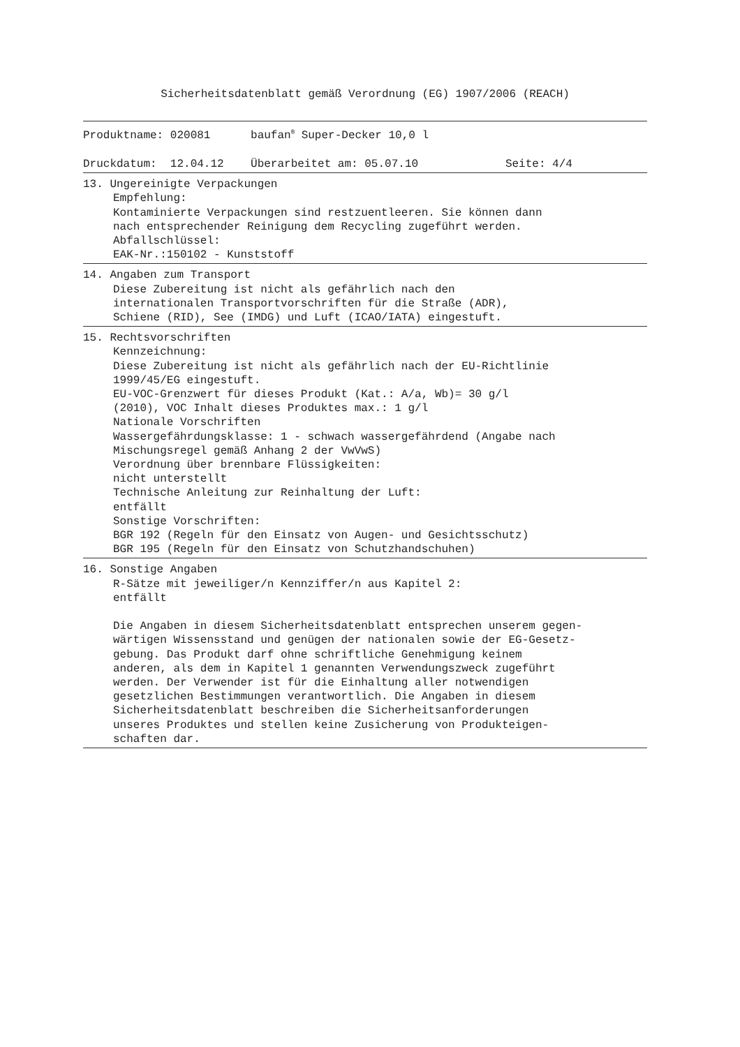Sicherheitsdatenblatt gemäß Verordnung (EG) 1907/2006 (REACH)
Produktname: 020081 baufan<sup>®</sup> Super-Decker 10,0 l
Druckdatum: 12.04.12 Überarbeitet am: 05.07.10 Seite: 4/4
13. Ungereinigte Verpackungen
Empfehlung: Kontaminierte Verpackungen sind restzuentleeren. Sie können dann nach entsprechender Reinigung dem Recycling zugeführt werden. Abfallschlüssel: EAK-Nr.:150102 - Kunststoff
14. Angaben zum Transport
Diese Zubereitung ist nicht als gefährlich nach den internationalen Transportvorschriften für die Straße (ADR), Schiene (RID), See (IMDG) und Luft (ICAO/IATA) eingestuft.
15. Rechtsvorschriften
Kennzeichnung: Diese Zubereitung ist nicht als gefährlich nach der EU-Richtlinie 1999/45/EG eingestuft. EU-VOC-Grenzwert für dieses Produkt (Kat.: A/a, Wb)= 30 g/l (2010), VOC Inhalt dieses Produktes max.: 1 g/l Nationale Vorschriften Wassergefährdungsklasse: 1 - schwach wassergefährdend (Angabe nach Mischungsregel gemäß Anhang 2 der VwVwS) Verordnung über brennbare Flüssigkeiten: nicht unterstellt Technische Anleitung zur Reinhaltung der Luft: entfällt Sonstige Vorschriften: BGR 192 (Regeln für den Einsatz von Augen- und Gesichtsschutz) BGR 195 (Regeln für den Einsatz von Schutzhandschuhen)
16. Sonstige Angaben
R-Sätze mit jeweiliger/n Kennziffer/n aus Kapitel 2: entfällt Die Angaben in diesem Sicherheitsdatenblatt entsprechen unserem gegen- wärtigen Wissensstand und genügen der nationalen sowie der EG-Gesetz- gebung. Das Produkt darf ohne schriftliche Genehmigung keinem anderen, als dem in Kapitel 1 genannten Verwendungszweck zugeführt werden. Der Verwender ist für die Einhaltung aller notwendigen gesetzlichen Bestimmungen verantwortlich. Die Angaben in diesem Sicherheitsdatenblatt beschreiben die Sicherheitsanforderungen unseres Produktes und stellen keine Zusicherung von Produkteigen- schaften dar.